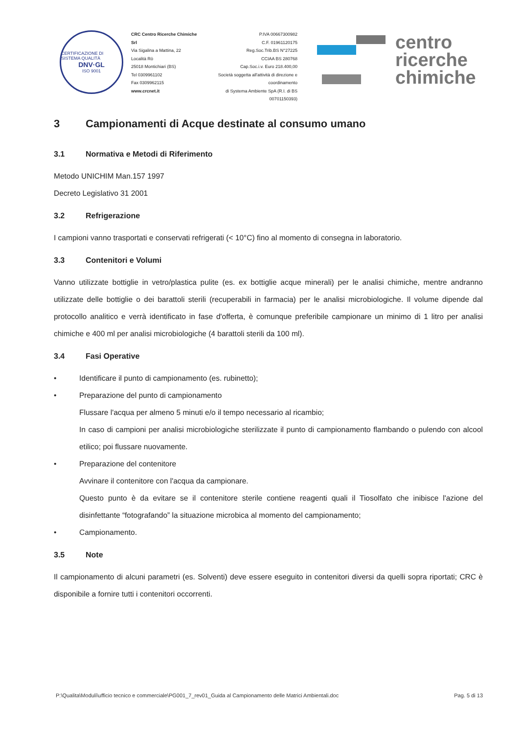CERTIFICAZIONE DI SISTEMA QUALITÀ
DNV·GL
ISO 9001
CRC Centro Ricerche Chimiche Srl
Via Sigalina a Mattina, 22
Località Rò
25018 Montichiari (BS)
Tel 0309961102
Fax 0309962115
www.crcnet.it
P.IVA 00667300982
C.F. 01961120175
Reg.Soc.Trib.BS N°27225
CCIAA BS 280768
Cap.Soc.i.v. Euro 218.400,00
Società soggetta all'attività di direzione e coordinamento
di Systema Ambiente SpA (R.I. di BS 00701150393)
centro
ricerche
chimiche
3 Campionamenti di Acque destinate al consumo umano
3.1 Normativa e Metodi di Riferimento
Metodo UNICHIM Man.157 1997
Decreto Legislativo 31 2001
3.2 Refrigerazione
I campioni vanno trasportati e conservati refrigerati (< 10°C) fino al momento di consegna in laboratorio.
3.3 Contenitori e Volumi
Vanno utilizzate bottiglie in vetro/plastica pulite (es. ex bottiglie acque minerali) per le analisi chimiche, mentre andranno utilizzate delle bottiglie o dei barattoli sterili (recuperabili in farmacia) per le analisi microbiologiche. Il volume dipende dal protocollo analitico e verrà identificato in fase d'offerta, è comunque preferibile campionare un minimo di 1 litro per analisi chimiche e 400 ml per analisi microbiologiche (4 barattoli sterili da 100 ml).
3.4 Fasi Operative
• Identificare il punto di campionamento (es. rubinetto);
• Preparazione del punto di campionamento
Flussare l'acqua per almeno 5 minuti e/o il tempo necessario al ricambio;
In caso di campioni per analisi microbiologiche sterilizzate il punto di campionamento flambando o pulendo con alcool etilico; poi flussare nuovamente.
• Preparazione del contenitore
Avvinare il contenitore con l'acqua da campionare.
Questo punto è da evitare se il contenitore sterile contiene reagenti quali il Tiosolfato che inibisce l'azione del disinfettante “fotografando” la situazione microbica al momento del campionamento;
• Campionamento.
3.5 Note
Il campionamento di alcuni parametri (es. Solventi) deve essere eseguito in contenitori diversi da quelli sopra riportati; CRC è disponibile a fornire tutti i contenitori occorrenti.
P:\Qualita\Moduli\ufficio tecnico e commerciale\PG001_7_rev01_Guida al Campionamento delle Matrici Ambientali.doc Pag. 5 di 13